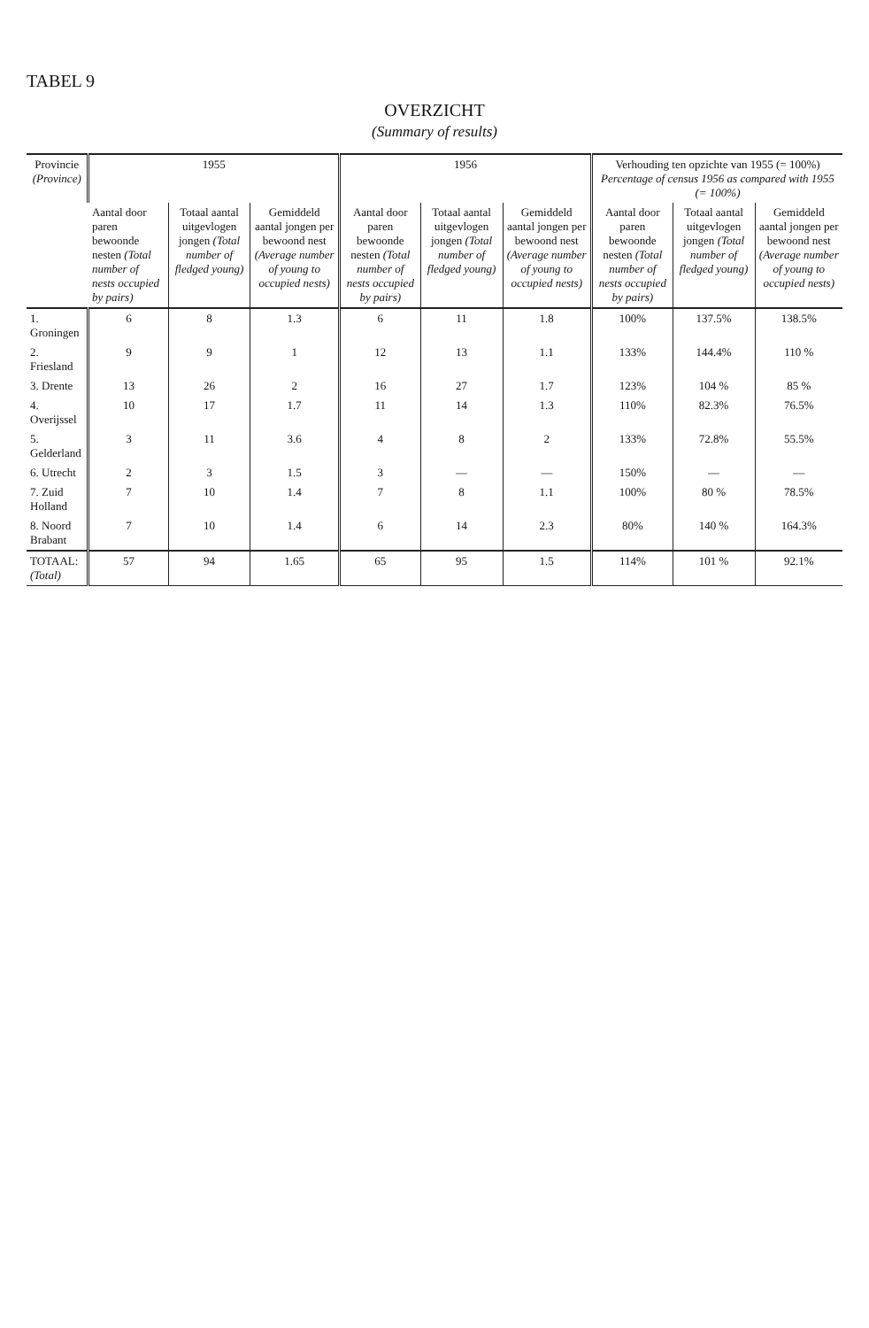TABEL 9
OVERZICHT
(Summary of results)
| Provincie (Province) | 1955 | | | 1956 | | | Verhouding ten opzichte van 1955 (= 100%) Percentage of census 1956 as compared with 1955 (= 100%) | | |
| --- | --- | --- | --- | --- | --- | --- | --- | --- | --- |
| | Aantal door paren bewoonde nesten (Total number of nests occupied by pairs) | Totaal aantal uitgevlogen jongen (Total number of fledged young) | Gemiddeld aantal jongen per bewoond nest (Average number of young to occupied nests) | Aantal door paren bewoonde nesten (Total number of nests occupied by pairs) | Totaal aantal uitgevlogen jongen (Total number of fledged young) | Gemiddeld aantal jongen per bewoond nest (Average number of young to occupied nests) | Aantal door paren bewoonde nesten (Total number of nests occupied by pairs) | Totaal aantal uitgevlogen jongen (Total number of fledged young) | Gemiddeld aantal jongen per bewoond nest (Average number of young to occupied nests) |
| 1. Groningen | 6 | 8 | 1.3 | 6 | 11 | 1.8 | 100% | 137.5% | 138.5% |
| 2. Friesland | 9 | 9 | 1 | 12 | 13 | 1.1 | 133% | 144.4% | 110 % |
| 3. Drente | 13 | 26 | 2 | 16 | 27 | 1.7 | 123% | 104 % | 85 % |
| 4. Overijssel | 10 | 17 | 1.7 | 11 | 14 | 1.3 | 110% | 82.3% | 76.5% |
| 5. Gelderland | 3 | 11 | 3.6 | 4 | 8 | 2 | 133% | 72.8% | 55.5% |
| 6. Utrecht | 2 | 3 | 1.5 | 3 | — | — | 150% | — | — |
| 7. Zuid Holland | 7 | 10 | 1.4 | 7 | 8 | 1.1 | 100% | 80 % | 78.5% |
| 8. Noord Brabant | 7 | 10 | 1.4 | 6 | 14 | 2.3 | 80% | 140 % | 164.3% |
| TOTAAL: (Total) | 57 | 94 | 1.65 | 65 | 95 | 1.5 | 114% | 101 % | 92.1% |